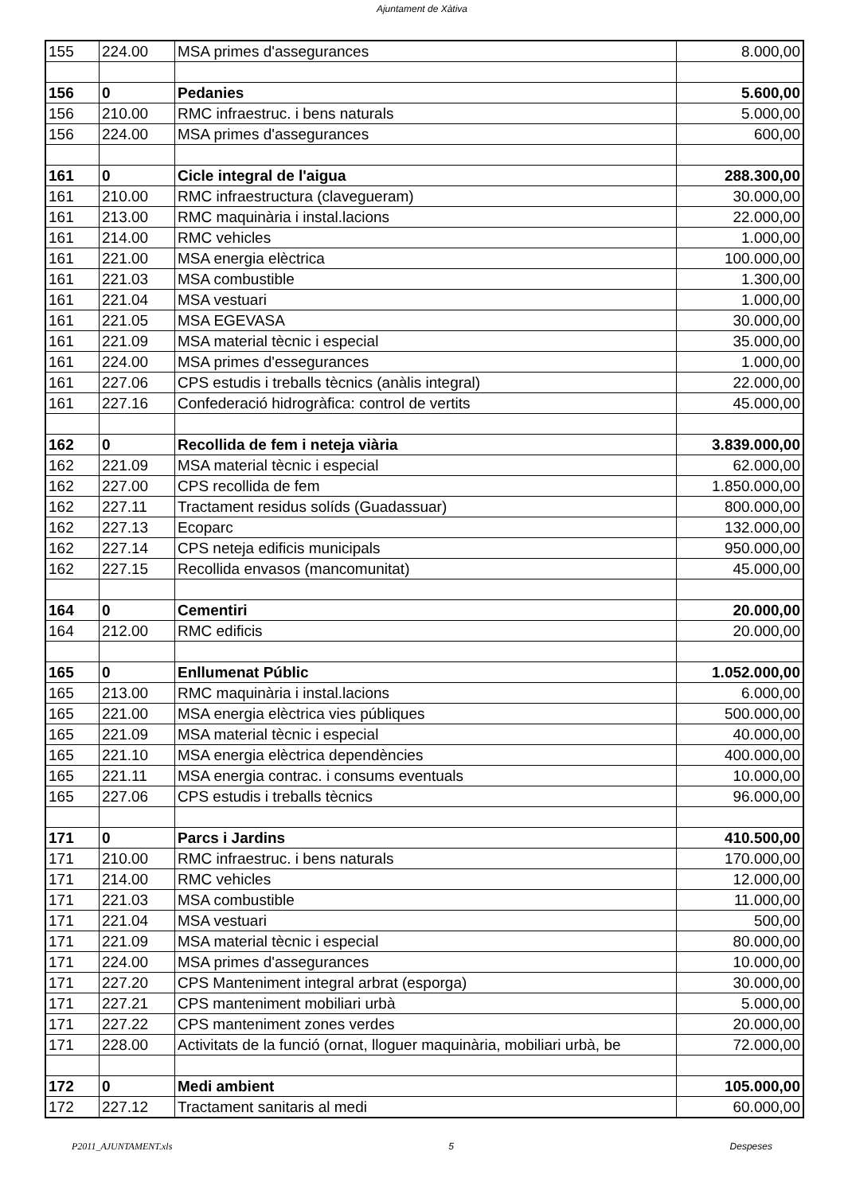Ajuntament de Xàtiva
| 155 | 224.00 | MSA primes d'assegurances | 8.000,00 |
| 156 | 0 | Pedanies | 5.600,00 |
| 156 | 210.00 | RMC infraestruc. i bens naturals | 5.000,00 |
| 156 | 224.00 | MSA primes d'assegurances | 600,00 |
| 161 | 0 | Cicle integral de l'aigua | 288.300,00 |
| 161 | 210.00 | RMC infraestructura (clavegueram) | 30.000,00 |
| 161 | 213.00 | RMC maquinària i instal.lacions | 22.000,00 |
| 161 | 214.00 | RMC vehicles | 1.000,00 |
| 161 | 221.00 | MSA energia elèctrica | 100.000,00 |
| 161 | 221.03 | MSA combustible | 1.300,00 |
| 161 | 221.04 | MSA vestuari | 1.000,00 |
| 161 | 221.05 | MSA EGEVASA | 30.000,00 |
| 161 | 221.09 | MSA material tècnic i especial | 35.000,00 |
| 161 | 224.00 | MSA primes d'essegurances | 1.000,00 |
| 161 | 227.06 | CPS estudis i treballs tècnics (anàlis integral) | 22.000,00 |
| 161 | 227.16 | Confederació hidrogràfica: control de vertits | 45.000,00 |
| 162 | 0 | Recollida de fem i neteja viària | 3.839.000,00 |
| 162 | 221.09 | MSA material tècnic i especial | 62.000,00 |
| 162 | 227.00 | CPS recollida de fem | 1.850.000,00 |
| 162 | 227.11 | Tractament residus solíds (Guadassuar) | 800.000,00 |
| 162 | 227.13 | Ecoparc | 132.000,00 |
| 162 | 227.14 | CPS neteja edificis municipals | 950.000,00 |
| 162 | 227.15 | Recollida envasos (mancomunitat) | 45.000,00 |
| 164 | 0 | Cementiri | 20.000,00 |
| 164 | 212.00 | RMC edificis | 20.000,00 |
| 165 | 0 | Enllumenat Públic | 1.052.000,00 |
| 165 | 213.00 | RMC maquinària i instal.lacions | 6.000,00 |
| 165 | 221.00 | MSA energia elèctrica vies públiques | 500.000,00 |
| 165 | 221.09 | MSA material tècnic i especial | 40.000,00 |
| 165 | 221.10 | MSA energia elèctrica dependències | 400.000,00 |
| 165 | 221.11 | MSA energia contrac. i consums eventuals | 10.000,00 |
| 165 | 227.06 | CPS estudis i treballs tècnics | 96.000,00 |
| 171 | 0 | Parcs i Jardins | 410.500,00 |
| 171 | 210.00 | RMC infraestruc. i bens naturals | 170.000,00 |
| 171 | 214.00 | RMC vehicles | 12.000,00 |
| 171 | 221.03 | MSA combustible | 11.000,00 |
| 171 | 221.04 | MSA vestuari | 500,00 |
| 171 | 221.09 | MSA material tècnic i especial | 80.000,00 |
| 171 | 224.00 | MSA primes d'assegurances | 10.000,00 |
| 171 | 227.20 | CPS Manteniment integral arbrat (esporga) | 30.000,00 |
| 171 | 227.21 | CPS manteniment mobiliari urbà | 5.000,00 |
| 171 | 227.22 | CPS manteniment zones verdes | 20.000,00 |
| 171 | 228.00 | Activitats de la funció (ornat, lloguer maquinària, mobiliari urbà, be | 72.000,00 |
| 172 | 0 | Medi ambient | 105.000,00 |
| 172 | 227.12 | Tractament sanitaris al medi | 60.000,00 |
P2011_AJUNTAMENT.xls 5 Despeses